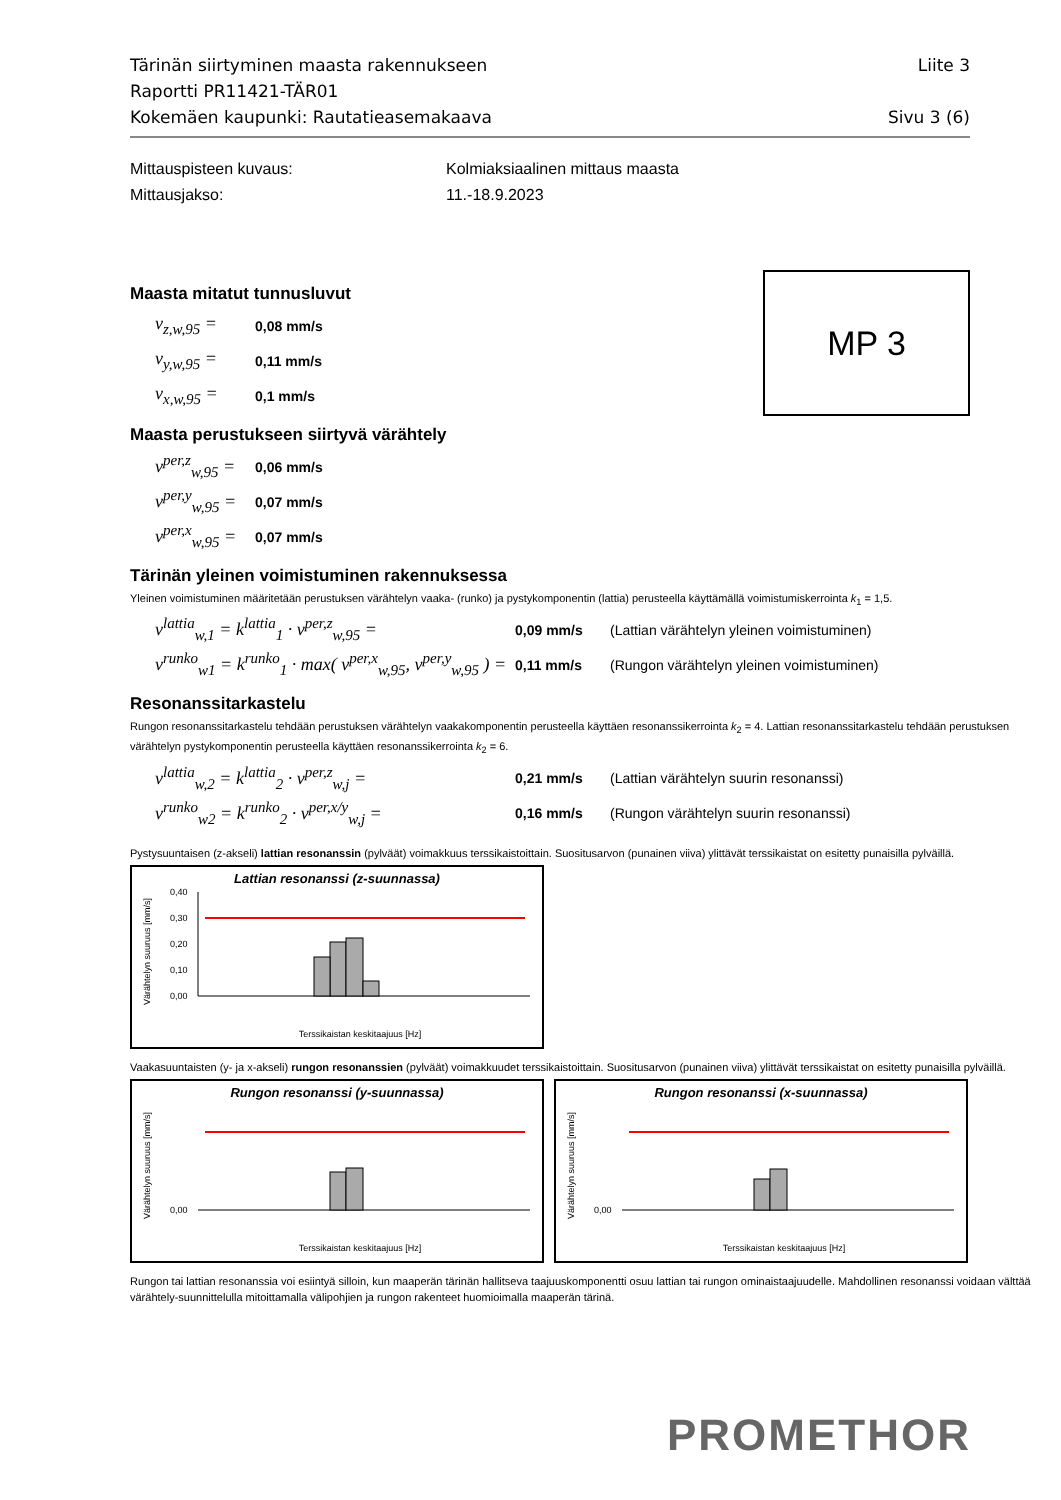Tärinän siirtyminen maasta rakennukseen Liite 3
Raportti PR11421-TÄR01
Kokemäen kaupunki: Rautatieasemakaava Sivu 3 (6)
Mittauspisteen kuvaus: Kolmiaksiaalinen mittaus maasta
Mittausjakso: 11.-18.9.2023
MP 3
Maasta mitatut tunnusluvut
v<sub>z,w,95</sub> = 0,08 mm/s
v<sub>y,w,95</sub> = 0,11 mm/s
v<sub>x,w,95</sub> = 0,1 mm/s
Maasta perustukseen siirtyvä värähtely
v<sup>per,z</sup><sub>w,95</sub> = 0,06 mm/s
v<sup>per,y</sup><sub>w,95</sub> = 0,07 mm/s
v<sup>per,x</sup><sub>w,95</sub> = 0,07 mm/s
Tärinän yleinen voimistuminen rakennuksessa
Yleinen voimistuminen määritetään perustuksen värähtelyn vaaka- (runko) ja pystykomponentin (lattia) perusteella käyttämällä voimistumiskerrointa k<sub>1</sub> = 1,5.
v<sup>lattia</sup><sub>w,1</sub> = k<sup>lattia</sup><sub>1</sub> · v<sup>per,z</sup><sub>w,95</sub> = 0,09 mm/s (Lattian värähtelyn yleinen voimistuminen)
v<sup>runko</sup><sub>w1</sub> = k<sup>runko</sup><sub>1</sub> · max( v<sup>per,x</sup><sub>w,95</sub>, v<sup>per,y</sup><sub>w,95</sub> ) = 0,11 mm/s (Rungon värähtelyn yleinen voimistuminen)
Resonanssitarkastelu
Rungon resonanssitarkastelu tehdään perustuksen värähtelyn vaakakomponentin perusteella käyttäen resonanssikerrointa k<sub>2</sub> = 4. Lattian resonanssitarkastelu tehdään perustuksen värähtelyn pystykomponentin perusteella käyttäen resonanssikerrointa k<sub>2</sub> = 6.
v<sup>lattia</sup><sub>w,2</sub> = k<sup>lattia</sup><sub>2</sub> · v<sup>per,z</sup><sub>w,j</sub> = 0,21 mm/s (Lattian värähtelyn suurin resonanssi)
v<sup>runko</sup><sub>w2</sub> = k<sup>runko</sup><sub>2</sub> · v<sup>per,x/y</sup><sub>w,j</sub> = 0,16 mm/s (Rungon värähtelyn suurin resonanssi)
Pystysuuntaisen (z-akseli) lattian resonanssin (pylväät) voimakkuus terssikaistoittain. Suositusarvon (punainen viiva) ylittävät terssikaistat on esitetty punaisilla pylväillä.
Lattian resonanssi (z-suunnassa)
Värähtelyn suuruus [mm/s]
0,40
0,30
0,20
0,10
0,00
Terssikaistan keskitaajuus [Hz]
Vaakasuuntaisten (y- ja x-akseli) rungon resonanssien (pylväät) voimakkuudet terssikaistoittain. Suositusarvon (punainen viiva) ylittävät terssikaistat on esitetty punaisilla pylväillä.
Rungon resonanssi (y-suunnassa)
Värähtelyn suuruus [mm/s]
0,00
Terssikaistan keskitaajuus [Hz]
Rungon resonanssi (x-suunnassa)
Värähtelyn suuruus [mm/s]
0,00
Terssikaistan keskitaajuus [Hz]
Rungon tai lattian resonanssia voi esiintyä silloin, kun maaperän tärinän hallitseva taajuuskomponentti osuu lattian tai rungon ominaistaajuudelle. Mahdollinen resonanssi voidaan välttää värähtely-suunnittelulla mitoittamalla välipohjien ja rungon rakenteet huomioimalla maaperän tärinä.
PROMETHOR